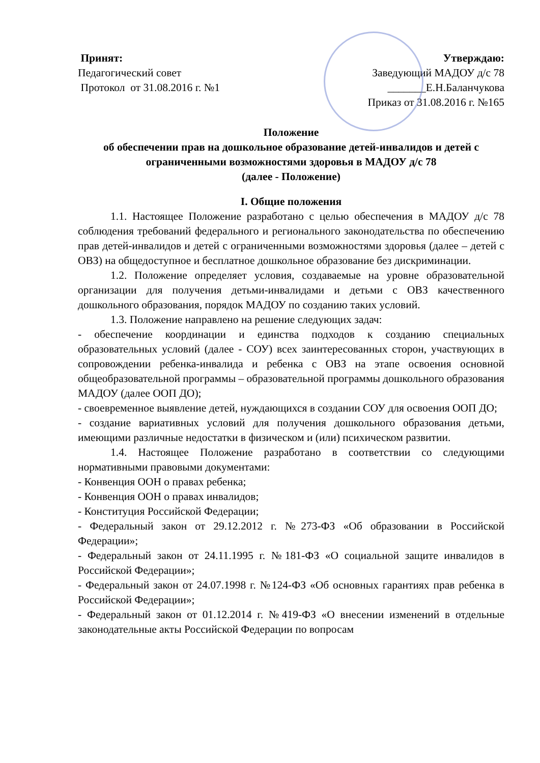Принят:
Педагогический совет
Протокол от 31.08.2016 г. №1
Утверждаю:
Заведующий МАДОУ д/с 78
_______Е.Н.Баланчукова
Приказ от 31.08.2016 г. №165
Положение
об обеспечении прав на дошкольное образование детей-инвалидов и детей с ограниченными возможностями здоровья в МАДОУ д/с 78
(далее - Положение)
I. Общие положения
1.1. Настоящее Положение разработано с целью обеспечения в МАДОУ д/с 78 соблюдения требований федерального и регионального законодательства по обеспечению прав детей-инвалидов и детей с ограниченными возможностями здоровья (далее – детей с ОВЗ) на общедоступное и бесплатное дошкольное образование без дискриминации.
1.2. Положение определяет условия, создаваемые на уровне образовательной организации для получения детьми-инвалидами и детьми с ОВЗ качественного дошкольного образования, порядок МАДОУ по созданию таких условий.
1.3. Положение направлено на решение следующих задач:
- обеспечение координации и единства подходов к созданию специальных образовательных условий (далее - СОУ) всех заинтересованных сторон, участвующих в сопровождении ребенка-инвалида и ребенка с ОВЗ на этапе освоения основной общеобразовательной программы – образовательной программы дошкольного образования МАДОУ (далее ООП ДО);
- своевременное выявление детей, нуждающихся в создании СОУ для освоения ООП ДО;
- создание вариативных условий для получения дошкольного образования детьми, имеющими различные недостатки в физическом и (или) психическом развитии.
1.4. Настоящее Положение разработано в соответствии со следующими нормативными правовыми документами:
- Конвенция ООН о правах ребенка;
- Конвенция ООН о правах инвалидов;
- Конституция Российской Федерации;
- Федеральный закон от 29.12.2012 г. №273-ФЗ «Об образовании в Российской Федерации»;
- Федеральный закон от 24.11.1995 г. №181-ФЗ «О социальной защите инвалидов в Российской Федерации»;
- Федеральный закон от 24.07.1998 г. №124-ФЗ «Об основных гарантиях прав ребенка в Российской Федерации»;
- Федеральный закон от 01.12.2014 г. №419-ФЗ «О внесении изменений в отдельные законодательные акты Российской Федерации по вопросам